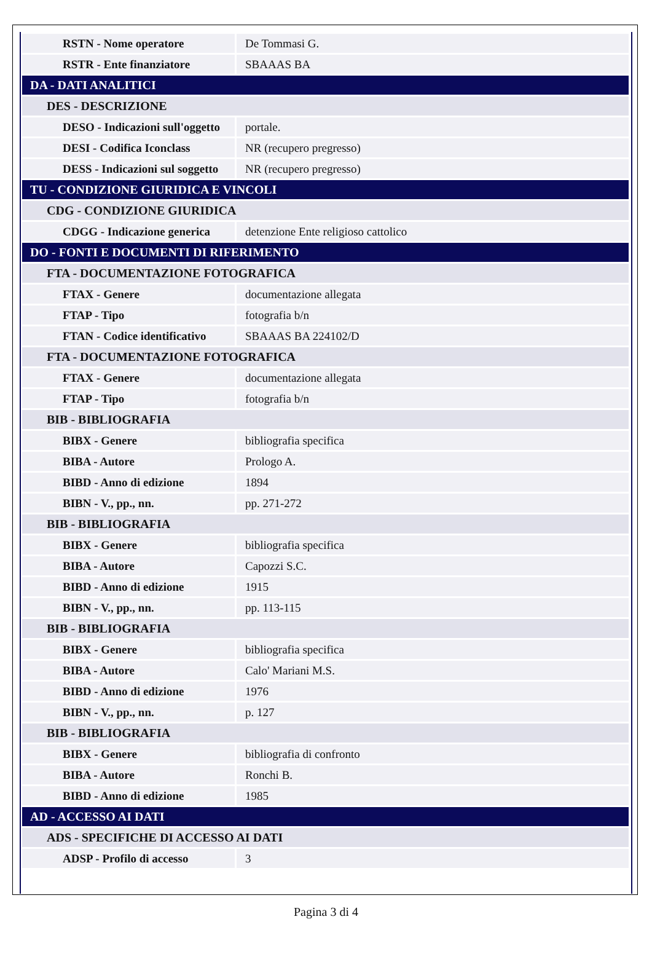| RSTN - Nome operatore | De Tommasi G. |
| RSTR - Ente finanziatore | SBAAAS BA |
| DA - DATI ANALITICI | |
| DES - DESCRIZIONE | |
| DESO - Indicazioni sull'oggetto | portale. |
| DESI - Codifica Iconclass | NR (recupero pregresso) |
| DESS - Indicazioni sul soggetto | NR (recupero pregresso) |
| TU - CONDIZIONE GIURIDICA E VINCOLI | |
| CDG - CONDIZIONE GIURIDICA | |
| CDGG - Indicazione generica | detenzione Ente religioso cattolico |
| DO - FONTI E DOCUMENTI DI RIFERIMENTO | |
| FTA - DOCUMENTAZIONE FOTOGRAFICA | |
| FTAX - Genere | documentazione allegata |
| FTAP - Tipo | fotografia b/n |
| FTAN - Codice identificativo | SBAAAS BA 224102/D |
| FTA - DOCUMENTAZIONE FOTOGRAFICA | |
| FTAX - Genere | documentazione allegata |
| FTAP - Tipo | fotografia b/n |
| BIB - BIBLIOGRAFIA | |
| BIBX - Genere | bibliografia specifica |
| BIBA - Autore | Prologo A. |
| BIBD - Anno di edizione | 1894 |
| BIBN - V., pp., nn. | pp. 271-272 |
| BIB - BIBLIOGRAFIA | |
| BIBX - Genere | bibliografia specifica |
| BIBA - Autore | Capozzi S.C. |
| BIBD - Anno di edizione | 1915 |
| BIBN - V., pp., nn. | pp. 113-115 |
| BIB - BIBLIOGRAFIA | |
| BIBX - Genere | bibliografia specifica |
| BIBA - Autore | Calo' Mariani M.S. |
| BIBD - Anno di edizione | 1976 |
| BIBN - V., pp., nn. | p. 127 |
| BIB - BIBLIOGRAFIA | |
| BIBX - Genere | bibliografia di confronto |
| BIBA - Autore | Ronchi B. |
| BIBD - Anno di edizione | 1985 |
| AD - ACCESSO AI DATI | |
| ADS - SPECIFICHE DI ACCESSO AI DATI | |
| ADSP - Profilo di accesso | 3 |
Pagina 3 di 4